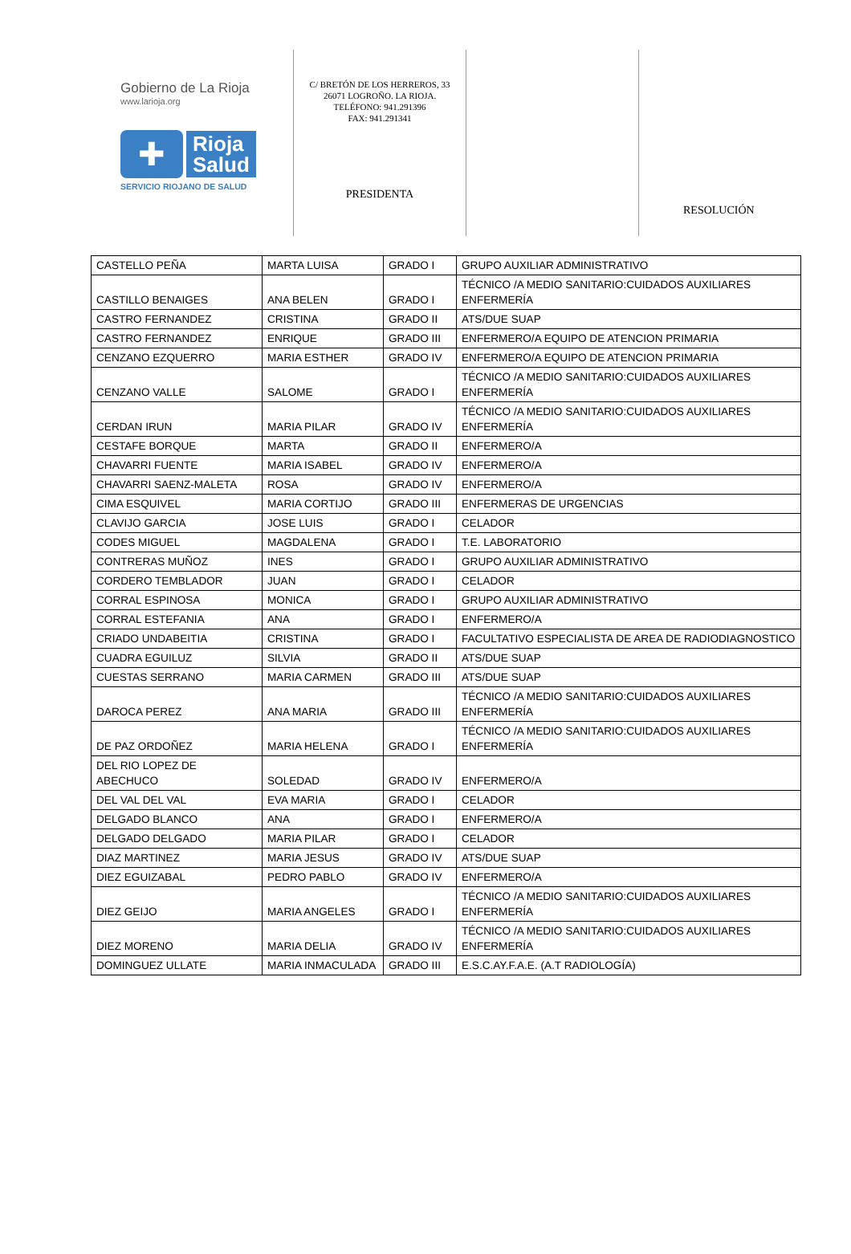Gobierno de La Rioja
www.larioja.org
✚
Rioja
Salud
SERVICIO RIOJANO DE SALUD
C/ BRETÓN DE LOS HERREROS, 33
26071 LOGROÑO. LA RIOJA.
TELÉFONO: 941.291396
FAX: 941.291341
PRESIDENTA
RESOLUCIÓN
| CASTELLO PEÑA | MARTA LUISA | GRADO I | GRUPO AUXILIAR ADMINISTRATIVO |
| CASTILLO BENAIGES | ANA BELEN | GRADO I | TÉCNICO /A MEDIO SANITARIO:CUIDADOS AUXILIARES ENFERMERÍA |
| CASTRO FERNANDEZ | CRISTINA | GRADO II | ATS/DUE SUAP |
| CASTRO FERNANDEZ | ENRIQUE | GRADO III | ENFERMERO/A EQUIPO DE ATENCION PRIMARIA |
| CENZANO EZQUERRO | MARIA ESTHER | GRADO IV | ENFERMERO/A EQUIPO DE ATENCION PRIMARIA |
| CENZANO VALLE | SALOME | GRADO I | TÉCNICO /A MEDIO SANITARIO:CUIDADOS AUXILIARES ENFERMERÍA |
| CERDAN IRUN | MARIA PILAR | GRADO IV | TÉCNICO /A MEDIO SANITARIO:CUIDADOS AUXILIARES ENFERMERÍA |
| CESTAFE BORQUE | MARTA | GRADO II | ENFERMERO/A |
| CHAVARRI FUENTE | MARIA ISABEL | GRADO IV | ENFERMERO/A |
| CHAVARRI SAENZ-MALETA | ROSA | GRADO IV | ENFERMERO/A |
| CIMA ESQUIVEL | MARIA CORTIJO | GRADO III | ENFERMERAS DE URGENCIAS |
| CLAVIJO GARCIA | JOSE LUIS | GRADO I | CELADOR |
| CODES MIGUEL | MAGDALENA | GRADO I | T.E. LABORATORIO |
| CONTRERAS MUÑOZ | INES | GRADO I | GRUPO AUXILIAR ADMINISTRATIVO |
| CORDERO TEMBLADOR | JUAN | GRADO I | CELADOR |
| CORRAL ESPINOSA | MONICA | GRADO I | GRUPO AUXILIAR ADMINISTRATIVO |
| CORRAL ESTEFANIA | ANA | GRADO I | ENFERMERO/A |
| CRIADO UNDABEITIA | CRISTINA | GRADO I | FACULTATIVO ESPECIALISTA DE AREA DE RADIODIAGNOSTICO |
| CUADRA EGUILUZ | SILVIA | GRADO II | ATS/DUE SUAP |
| CUESTAS SERRANO | MARIA CARMEN | GRADO III | ATS/DUE SUAP |
| DAROCA PEREZ | ANA MARIA | GRADO III | TÉCNICO /A MEDIO SANITARIO:CUIDADOS AUXILIARES ENFERMERÍA |
| DE PAZ ORDOÑEZ | MARIA HELENA | GRADO I | TÉCNICO /A MEDIO SANITARIO:CUIDADOS AUXILIARES ENFERMERÍA |
| DEL RIO LOPEZ DE ABECHUCO | SOLEDAD | GRADO IV | ENFERMERO/A |
| DEL VAL DEL VAL | EVA MARIA | GRADO I | CELADOR |
| DELGADO BLANCO | ANA | GRADO I | ENFERMERO/A |
| DELGADO DELGADO | MARIA PILAR | GRADO I | CELADOR |
| DIAZ MARTINEZ | MARIA JESUS | GRADO IV | ATS/DUE SUAP |
| DIEZ EGUIZABAL | PEDRO PABLO | GRADO IV | ENFERMERO/A |
| DIEZ GEIJO | MARIA ANGELES | GRADO I | TÉCNICO /A MEDIO SANITARIO:CUIDADOS AUXILIARES ENFERMERÍA |
| DIEZ MORENO | MARIA DELIA | GRADO IV | TÉCNICO /A MEDIO SANITARIO:CUIDADOS AUXILIARES ENFERMERÍA |
| DOMINGUEZ ULLATE | MARIA INMACULADA | GRADO III | E.S.C.AY.F.A.E. (A.T RADIOLOGÍA) |